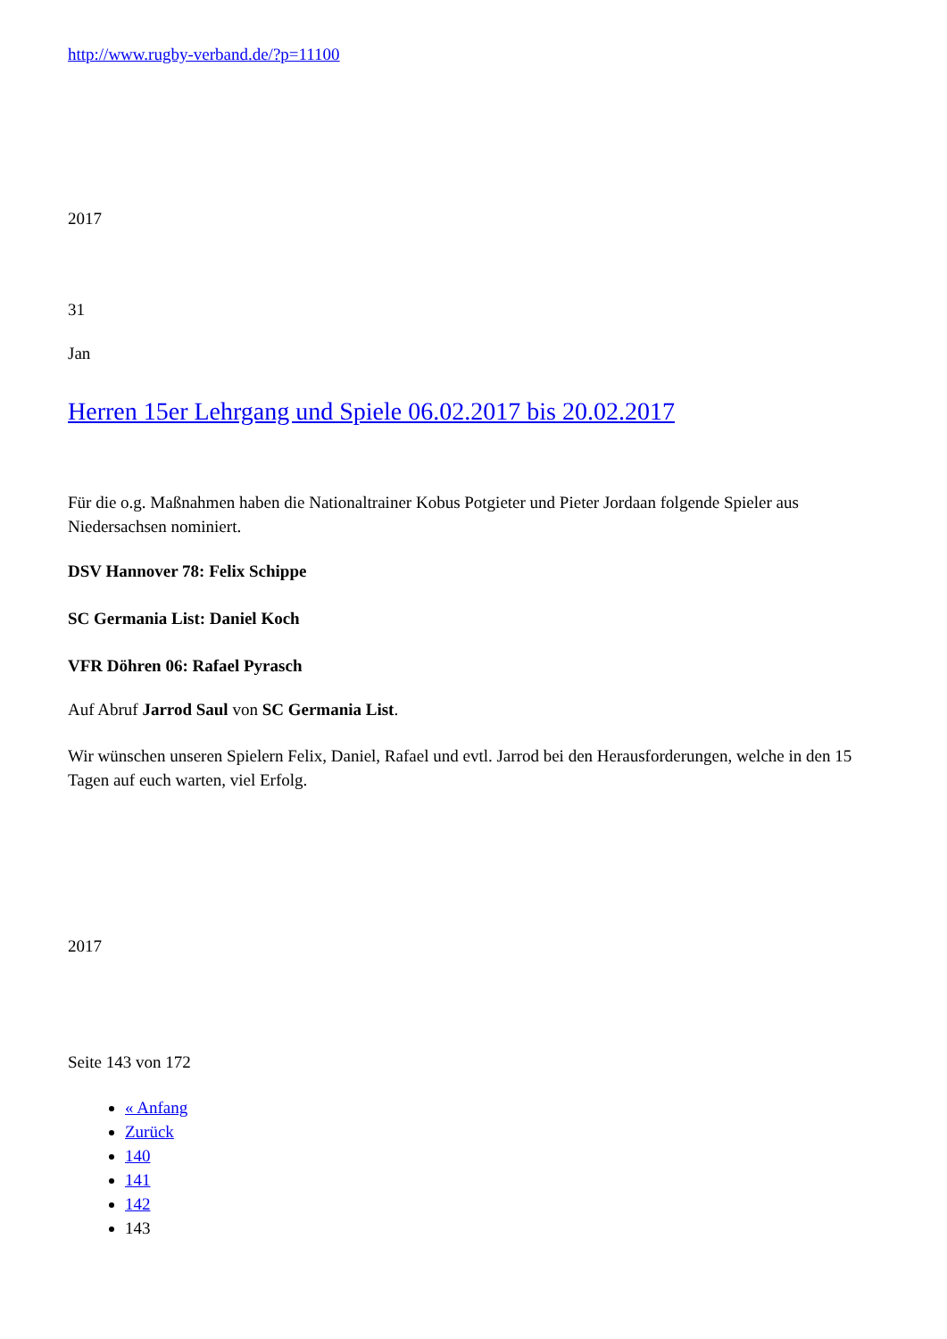http://www.rugby-verband.de/?p=11100
2017
31
Jan
Herren 15er Lehrgang und Spiele 06.02.2017 bis 20.02.2017
Für die o.g. Maßnahmen haben die Nationaltrainer Kobus Potgieter und Pieter Jordaan folgende Spieler aus Niedersachsen nominiert.
DSV Hannover 78: Felix Schippe
SC Germania List: Daniel Koch
VFR Döhren 06: Rafael Pyrasch
Auf Abruf Jarrod Saul von SC Germania List.
Wir wünschen unseren Spielern Felix, Daniel, Rafael und evtl. Jarrod bei den Herausforderungen, welche in den 15 Tagen auf euch warten, viel Erfolg.
2017
Seite 143 von 172
« Anfang
Zurück
140
141
142
143